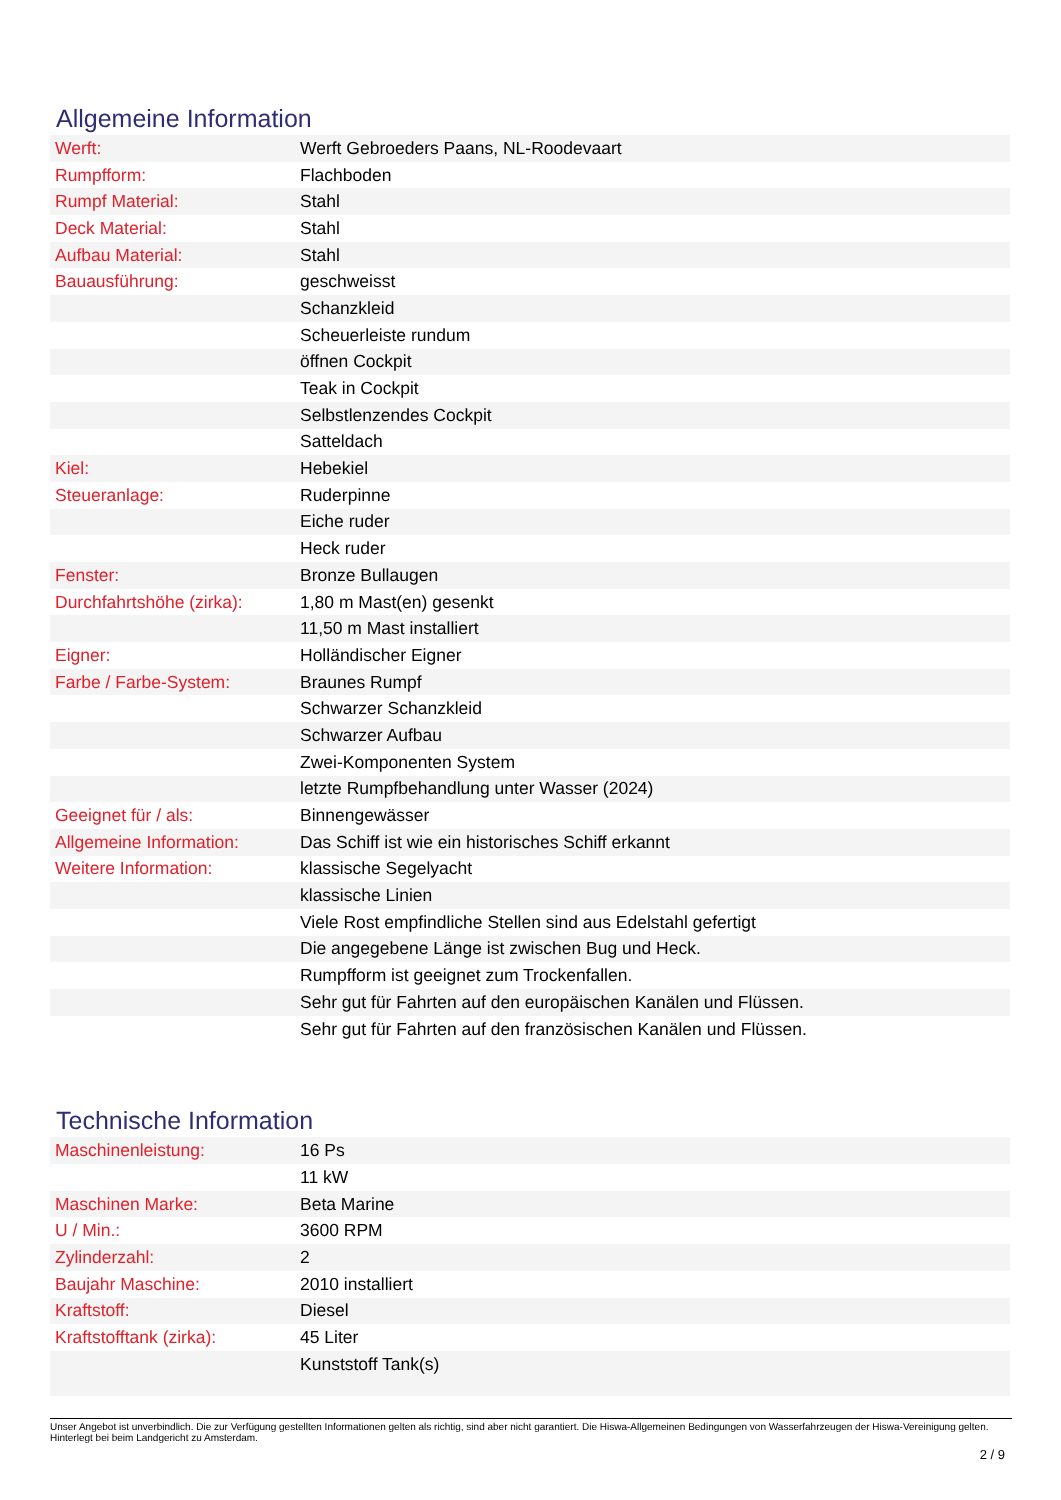Allgemeine Information
| Werft: | Werft Gebroeders Paans, NL-Roodevaart |
| Rumpfform: | Flachboden |
| Rumpf Material: | Stahl |
| Deck Material: | Stahl |
| Aufbau Material: | Stahl |
| Bauausführung: | geschweisst |
| | Schanzkleid |
| | Scheuerleiste rundum |
| | öffnen Cockpit |
| | Teak in Cockpit |
| | Selbstlenzendes Cockpit |
| | Satteldach |
| Kiel: | Hebekiel |
| Steueranlage: | Ruderpinne |
| | Eiche ruder |
| | Heck ruder |
| Fenster: | Bronze Bullaugen |
| Durchfahrtshöhe (zirka): | 1,80 m Mast(en) gesenkt |
| | 11,50 m Mast installiert |
| Eigner: | Holländischer Eigner |
| Farbe / Farbe-System: | Braunes Rumpf |
| | Schwarzer Schanzkleid |
| | Schwarzer Aufbau |
| | Zwei-Komponenten System |
| | letzte Rumpfbehandlung unter Wasser (2024) |
| Geeignet für / als: | Binnengewässer |
| Allgemeine Information: | Das Schiff ist wie ein historisches Schiff erkannt |
| Weitere Information: | klassische Segelyacht |
| | klassische Linien |
| | Viele Rost empfindliche Stellen sind aus Edelstahl gefertigt |
| | Die angegebene Länge ist zwischen Bug und Heck. |
| | Rumpfform ist geeignet zum Trockenfallen. |
| | Sehr gut für Fahrten auf den europäischen Kanälen und Flüssen. |
| | Sehr gut für Fahrten auf den französischen Kanälen und Flüssen. |
Technische Information
| Maschinenleistung: | 16 Ps |
| | 11 kW |
| Maschinen Marke: | Beta Marine |
| U / Min.: | 3600 RPM |
| Zylinderzahl: | 2 |
| Baujahr Maschine: | 2010 installiert |
| Kraftstoff: | Diesel |
| Kraftstofftank (zirka): | 45 Liter |
| | Kunststoff Tank(s) |
Unser Angebot ist unverbindlich. Die zur Verfügung gestellten Informationen gelten als richtig, sind aber nicht garantiert. Die Hiswa-Allgemeinen Bedingungen von Wasserfahrzeugen der Hiswa-Vereinigung gelten. Hinterlegt bei beim Landgericht zu Amsterdam.
2 / 9